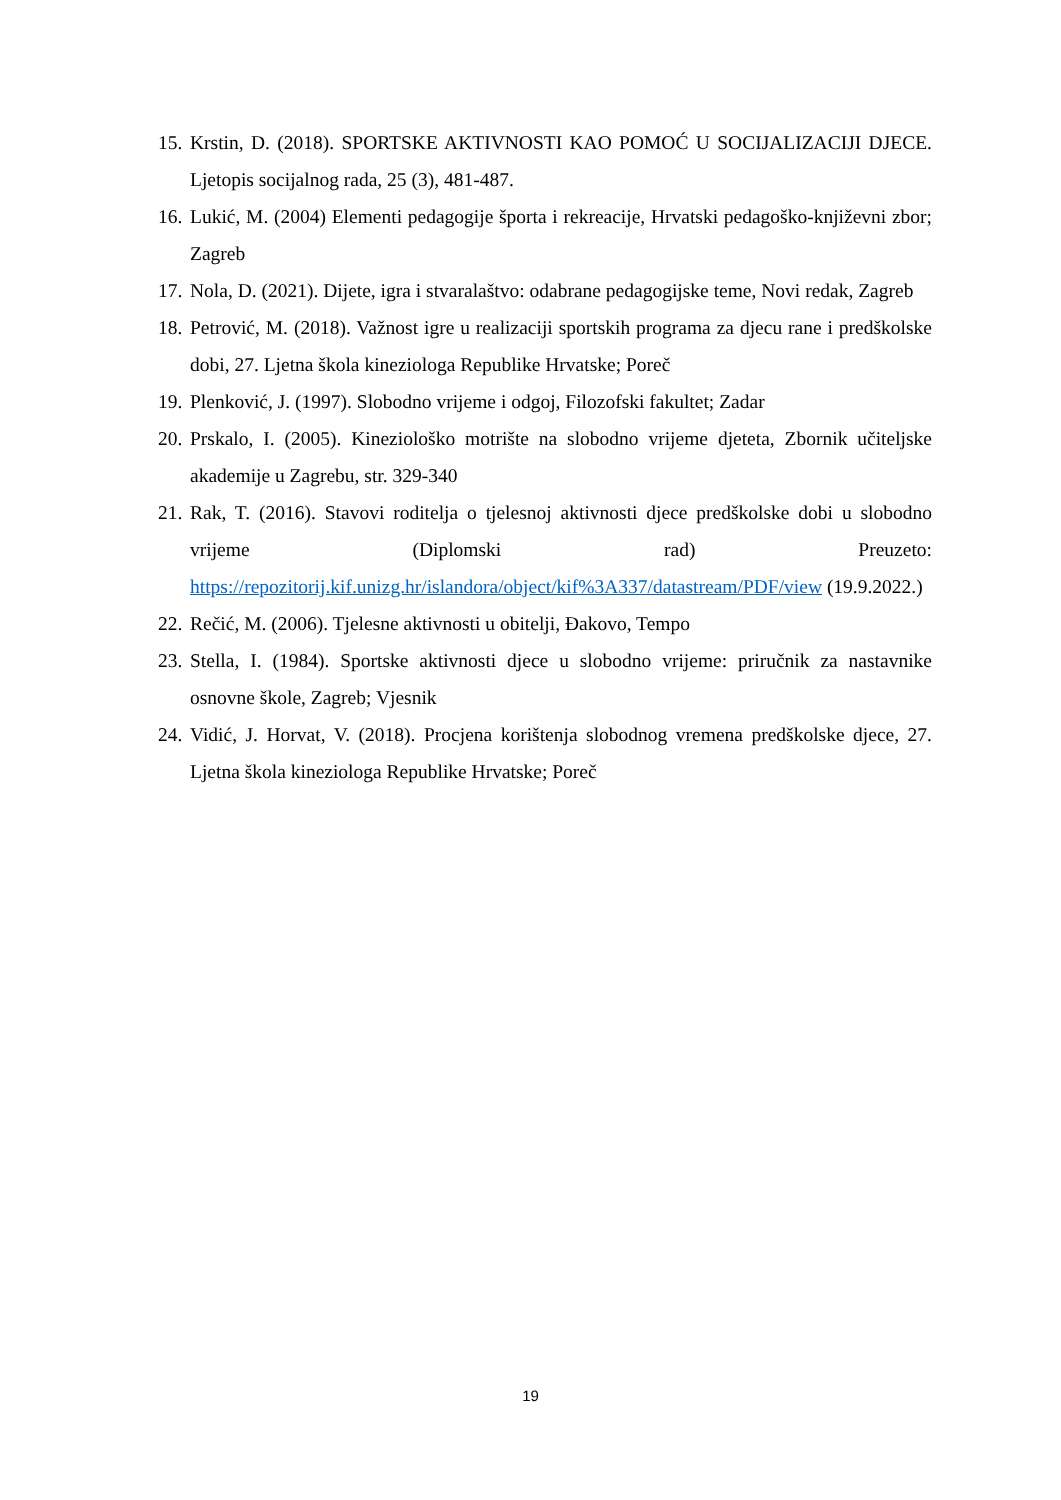15. Krstin, D. (2018). SPORTSKE AKTIVNOSTI KAO POMOĆ U SOCIJALIZACIJI DJECE. Ljetopis socijalnog rada, 25 (3), 481-487.
16. Lukić, M. (2004) Elementi pedagogije športa i rekreacije, Hrvatski pedagoško-književni zbor; Zagreb
17. Nola, D. (2021). Dijete, igra i stvaralaštvo: odabrane pedagogijske teme, Novi redak, Zagreb
18. Petrović, M. (2018). Važnost igre u realizaciji sportskih programa za djecu rane i predškolske dobi, 27. Ljetna škola kineziologa Republike Hrvatske; Poreč
19. Plenković, J. (1997). Slobodno vrijeme i odgoj, Filozofski fakultet; Zadar
20. Prskalo, I. (2005). Kineziološko motrište na slobodno vrijeme djeteta, Zbornik učiteljske akademije u Zagrebu, str. 329-340
21. Rak, T. (2016). Stavovi roditelja o tjelesnoj aktivnosti djece predškolske dobi u slobodno vrijeme (Diplomski rad) Preuzeto: https://repozitorij.kif.unizg.hr/islandora/object/kif%3A337/datastream/PDF/view (19.9.2022.)
22. Rečić, M. (2006). Tjelesne aktivnosti u obitelji, Đakovo, Tempo
23. Stella, I. (1984). Sportske aktivnosti djece u slobodno vrijeme: priručnik za nastavnike osnovne škole, Zagreb; Vjesnik
24. Vidić, J. Horvat, V. (2018). Procjena korištenja slobodnog vremena predškolske djece, 27. Ljetna škola kineziologa Republike Hrvatske; Poreč
19